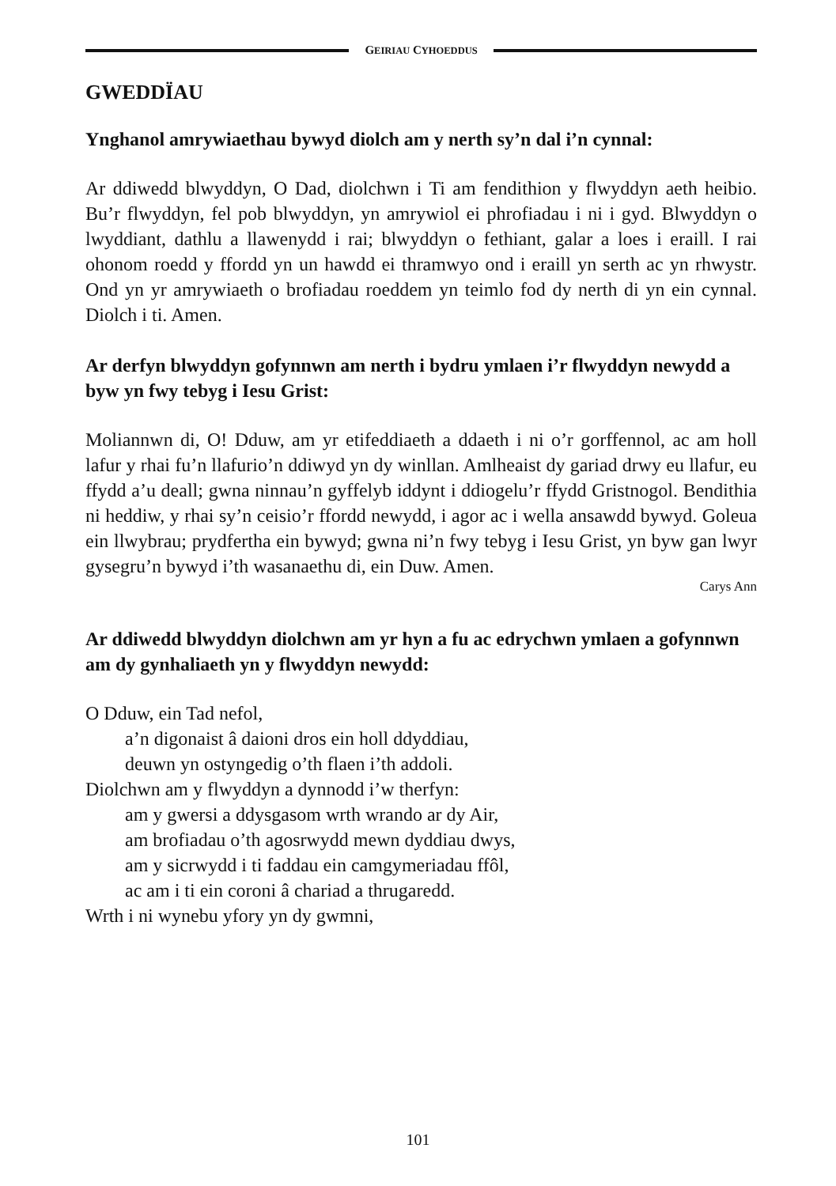GEIRIAU CYHOEDDUS
GWEDDÏAU
Ynghanol amrywiaethau bywyd diolch am y nerth sy’n dal i’n cynnal:
Ar ddiwedd blwyddyn, O Dad, diolchwn i Ti am fendithion y flwyddyn aeth heibio. Bu’r flwyddyn, fel pob blwyddyn, yn amrywiol ei phrofiadau i ni i gyd. Blwyddyn o lwyddiant, dathlu a llawenydd i rai; blwyddyn o fethiant, galar a loes i eraill. I rai ohonom roedd y ffordd yn un hawdd ei thramwyo ond i eraill yn serth ac yn rhwystr. Ond yn yr amrywiaeth o brofiadau roeddem yn teimlo fod dy nerth di yn ein cynnal. Diolch i ti. Amen.
Ar derfyn blwyddyn gofynnwn am nerth i bydru ymlaen i’r flwyddyn newydd a byw yn fwy tebyg i Iesu Grist:
Moliannwn di, O! Dduw, am yr etifeddiaeth a ddaeth i ni o’r gorffennol, ac am holl lafur y rhai fu’n llafurio’n ddiwyd yn dy winllan. Amlheaist dy gariad drwy eu llafur, eu ffydd a’u deall; gwna ninnau’n gyffelyb iddynt i ddiogelu’r ffydd Gristnogol. Bendithia ni heddiw, y rhai sy’n ceisio’r ffordd newydd, i agor ac i wella ansawdd bywyd. Goleua ein llwybrau; prydfertha ein bywyd; gwna ni’n fwy tebyg i Iesu Grist, yn byw gan lwyr gysegru’n bywyd i’th wasanaethu di, ein Duw. Amen.
Carys Ann
Ar ddiwedd blwyddyn diolchwn am yr hyn a fu ac edrychwn ymlaen a gofynnwn am dy gynhaliaeth yn y flwyddyn newydd:
O Dduw, ein Tad nefol,
a’n digonaist â daioni dros ein holl ddyddiau,
deuwn yn ostyngedig o’th flaen i’th addoli.
Diolchwn am y flwyddyn a dynnodd i’w therfyn:
am y gwersi a ddysgasom wrth wrando ar dy Air,
am brofiadau o’th agosrwydd mewn dyddiau dwys,
am y sicrwydd i ti faddau ein camgymeriadau ffôl,
ac am i ti ein coroni â chariad a thrugaredd.
Wrth i ni wynebu yfory yn dy gwmni,
101